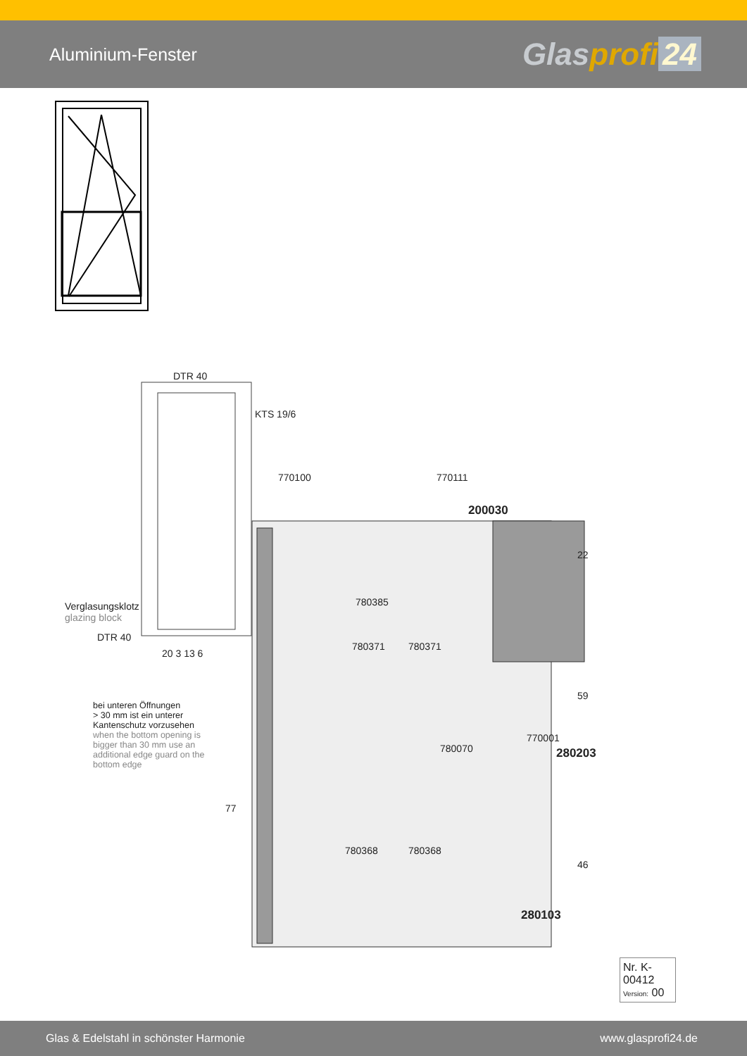Aluminium-Fenster
Glasprofi 24
DTR 40
KTS 19/6
770100 770111
200030
780385
Verglasungsklotz
glazing block
DTR 40
780371 780371
20 3 13 6
bei unteren Öffnungen
> 30 mm ist ein unterer
Kantenschutz vorzusehen
when the bottom opening is
bigger than 30 mm use an
additional edge guard on the
bottom edge
780070
770001
280203
22
59
46
77
780368 780368
280103
Nr. K-00412
Version: 00
Glas & Edelstahl in schönster Harmonie www.glasprofi24.de